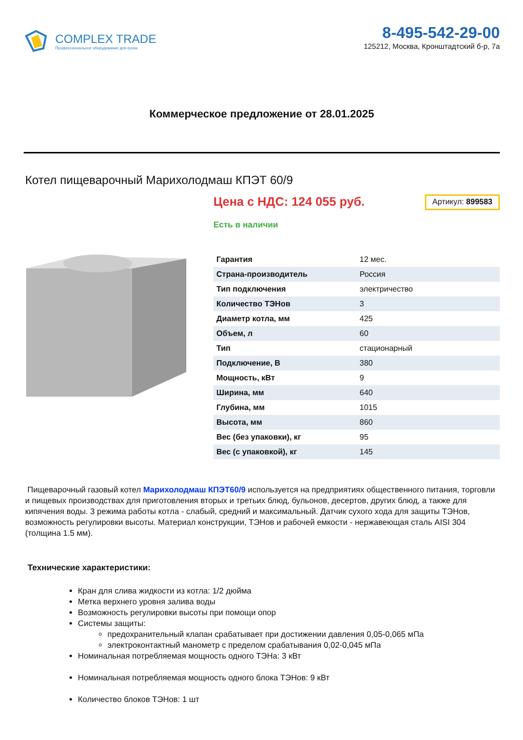COMPLEX TRADE
Профессиональное оборудование для кухни
8-495-542-29-00
125212, Москва, Кронштадтский б-р, 7а
Коммерческое предложение от 28.01.2025
Котел пищеварочный Марихолодмаш КПЭТ 60/9
Цена с НДС: 124 055 руб.
Артикул: 899583
Есть в наличии
| Гарантия | 12 мес. |
| Страна-производитель | Россия |
| Тип подключения | электричество |
| Количество ТЭНов | 3 |
| Диаметр котла, мм | 425 |
| Объем, л | 60 |
| Тип | стационарный |
| Подключение, В | 380 |
| Мощность, кВт | 9 |
| Ширина, мм | 640 |
| Глубина, мм | 1015 |
| Высота, мм | 860 |
| Вес (без упаковки), кг | 95 |
| Вес (с упаковкой), кг | 145 |
Пищеварочный газовый котел Марихолодмаш КПЭТ60/9 используется на предприятиях общественного питания, торговли и пищевых производствах для приготовления вторых и третьих блюд, бульонов, десертов, других блюд, а также для кипячения воды. 3 режима работы котла - слабый, средний и максимальный. Датчик сухого хода для защиты ТЭНов, возможность регулировки высоты. Материал конструкции, ТЭНов и рабочей емкости - нержавеющая сталь AISI 304 (толщина 1.5 мм).
Технические характеристики:
Кран для слива жидкости из котла: 1/2 дюйма
Метка верхнего уровня залива воды
Возможность регулировки высоты при помощи опор
Системы защиты:
предохранительный клапан срабатывает при достижении давления 0,05-0,065 мПа
электроконтактный манометр с пределом срабатывания 0,02-0,045 мПа
Номинальная потребляемая мощность одного ТЭНа: 3 кВт
Номинальная потребляемая мощность одного блока ТЭНов: 9 кВт
Количество блоков ТЭНов: 1 шт